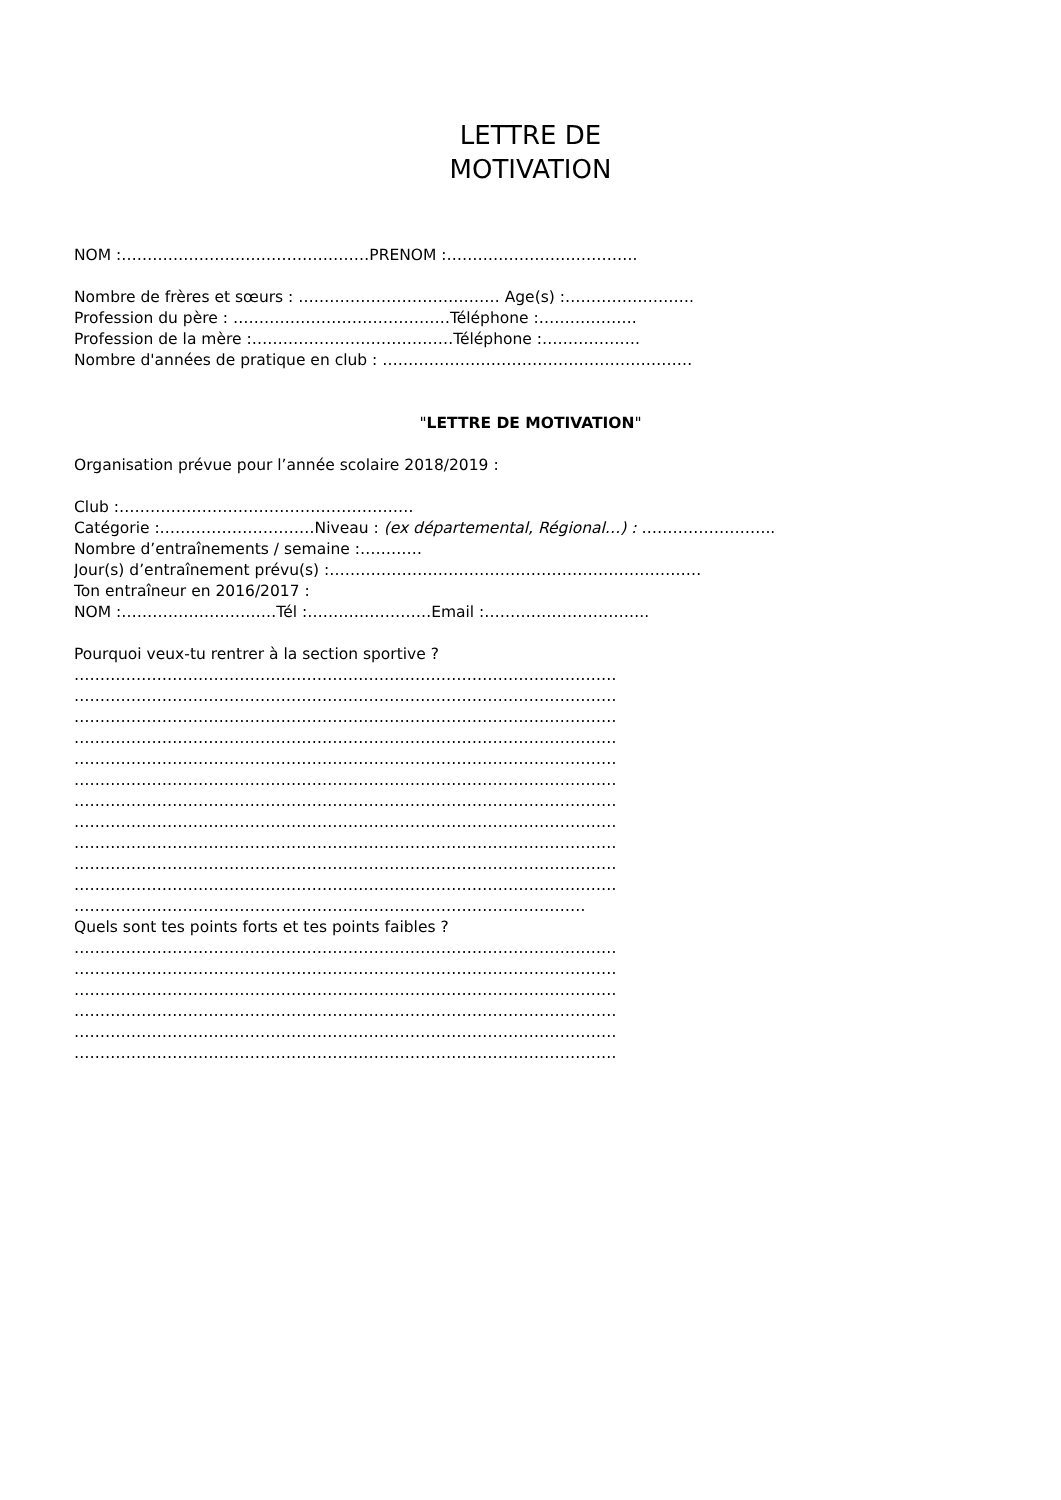LETTRE DE
MOTIVATION
NOM :…………………………………………PRENOM :……………………………….
Nombre de frères et sœurs : ………………………………… Age(s) :…………………….
Profession du père : ……………………………………Téléphone :……………….
Profession de la mère :…………………………………Téléphone :……………….
Nombre d'années de pratique en club : ……………………………………………………
"LETTRE DE MOTIVATION"
Organisation prévue pour l’année scolaire 2018/2019 :
Club :…………………………………………………
Catégorie :…………………………Niveau : (ex départemental, Régional…) : ……………………..
Nombre d’entraînements / semaine :…………
Jour(s) d’entraînement prévu(s) :………………………………………………………………
Ton entraîneur en 2016/2017 :
NOM :…………………………Tél :……………………Email :…………………………..
Pourquoi veux-tu rentrer à la section sportive ?
……………………………………………………………………………………………
……………………………………………………………………………………………
……………………………………………………………………………………………
……………………………………………………………………………………………
……………………………………………………………………………………………
……………………………………………………………………………………………
……………………………………………………………………………………………
……………………………………………………………………………………………
……………………………………………………………………………………………
……………………………………………………………………………………………
……………………………………………………………………………………………
………………………………………………………………………………………
Quels sont tes points forts et tes points faibles ?
……………………………………………………………………………………………
……………………………………………………………………………………………
……………………………………………………………………………………………
……………………………………………………………………………………………
……………………………………………………………………………………………
……………………………………………………………………………………………